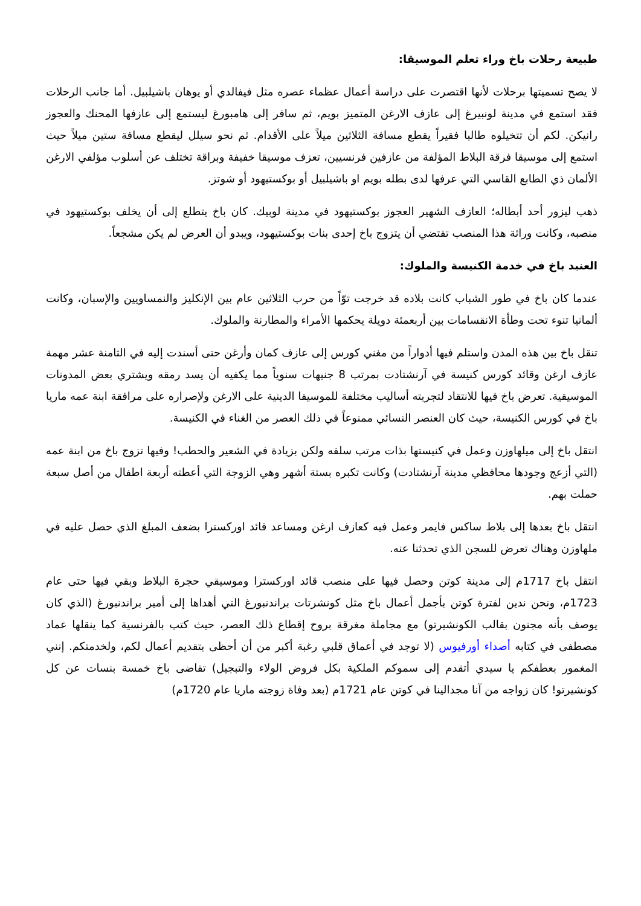طبيعة رحلات باخ وراء تعلم الموسيقا:
لا يصح تسميتها برحلات لأنها اقتصرت على دراسة أعمال عظماء عصره مثل فيفالدي أو يوهان باشيلبيل. أما جانب الرحلات فقد استمع في مدينة لونبيرغ إلى عازف الارغن المتميز بويم، ثم سافر إلى هامبورغ ليستمع إلى عازفها المحنك والعجوز رانيكن. لكم أن تتخيلوه طالبا فقيراً يقطع مسافة الثلاثين ميلاً على الأقدام. ثم نحو سيلل ليقطع مسافة ستين ميلاً حيث استمع إلى موسيقا فرقة البلاط المؤلفة من عازفين فرنسيين، تعزف موسيقا خفيفة وبراقة تختلف عن أسلوب مؤلفي الارغن الألمان ذي الطابع القاسي التي عرفها لدى بطله بويم او باشيلبيل أو بوكستيهود أو شوتز.
ذهب ليزور أحد أبطاله؛ العازف الشهير العجوز بوكستيهود في مدينة لوبيك. كان باخ يتطلع إلى أن يخلف بوكستيهود في منصبه، وكانت وراثة هذا المنصب تقتضي أن يتزوج باخ إحدى بنات بوكستيهود، ويبدو أن العرض لم يكن مشجعاً.
العنيد باخ في خدمة الكنيسة والملوك:
عندما كان باخ في طور الشباب كانت بلاده قد خرجت توّاً من حرب الثلاثين عام بين الإنكليز والنمساويين والإسبان، وكانت ألمانيا تنوء تحت وطأة الانقسامات بين أربعمئة دويلة يحكمها الأمراء والمطارنة والملوك.
تنقل باخ بين هذه المدن واستلم فيها أدواراً من مغني كورس إلى عازف كمان وأرغن حتى أسندت إليه في الثامنة عشر مهمة عازف ارغن وقائد كورس كنيسة في آرنشتادت بمرتب 8 جنيهات سنوياً مما يكفيه أن يسد رمقه ويشتري بعض المدونات الموسيقية. تعرض باخ فيها للانتقاد لتجربته أساليب مختلفة للموسيقا الدينية على الارغن ولإصراره على مرافقة ابنة عمه ماريا باخ في كورس الكنيسة، حيث كان العنصر النسائي ممنوعاً في ذلك العصر من الغناء في الكنيسة.
انتقل باخ إلى ميلهاوزن وعمل في كنيستها بذات مرتب سلفه ولكن بزيادة في الشعير والحطب! وفيها تزوج باخ من ابنة عمه (التي أزعج وجودها محافظي مدينة آرنشتادت) وكانت تكبره بستة أشهر وهي الزوجة التي أعطته أربعة اطفال من أصل سبعة حملت بهم.
انتقل باخ بعدها إلى بلاط ساكس فايمر وعمل فيه كعازف ارغن ومساعد قائد اوركسترا بضعف المبلغ الذي حصل عليه في ملهاوزن وهناك تعرض للسجن الذي تحدثنا عنه.
انتقل باخ 1717م إلى مدينة كوتن وحصل فيها على منصب قائد اوركسترا وموسيقي حجرة البلاط وبقي فيها حتى عام 1723م، ونحن ندين لفترة كوتن بأجمل أعمال باخ مثل كونشرتات براندنبورغ التي أهداها إلى أمير براندنبورغ (الذي كان يوصف بأنه مجنون بقالب الكونشيرتو) مع مجاملة مغرقة بروح إقطاع ذلك العصر، حيث كتب بالفرنسية كما ينقلها عماد مصطفى في كتابه أصداء أورفيوس (لا توجد في أعماق قلبي رغبة أكبر من أن أحظى بتقديم أعمال لكم، ولخدمتكم. إنني المغمور بعطفكم يا سيدي أتقدم إلى سموكم الملكية بكل فروض الولاء والتبجيل) تقاضى باخ خمسة بنسات عن كل كونشيرتو! كان زواجه من آنا مجدالينا في كوتن عام 1721م (بعد وفاة زوجته ماريا عام 1720م)